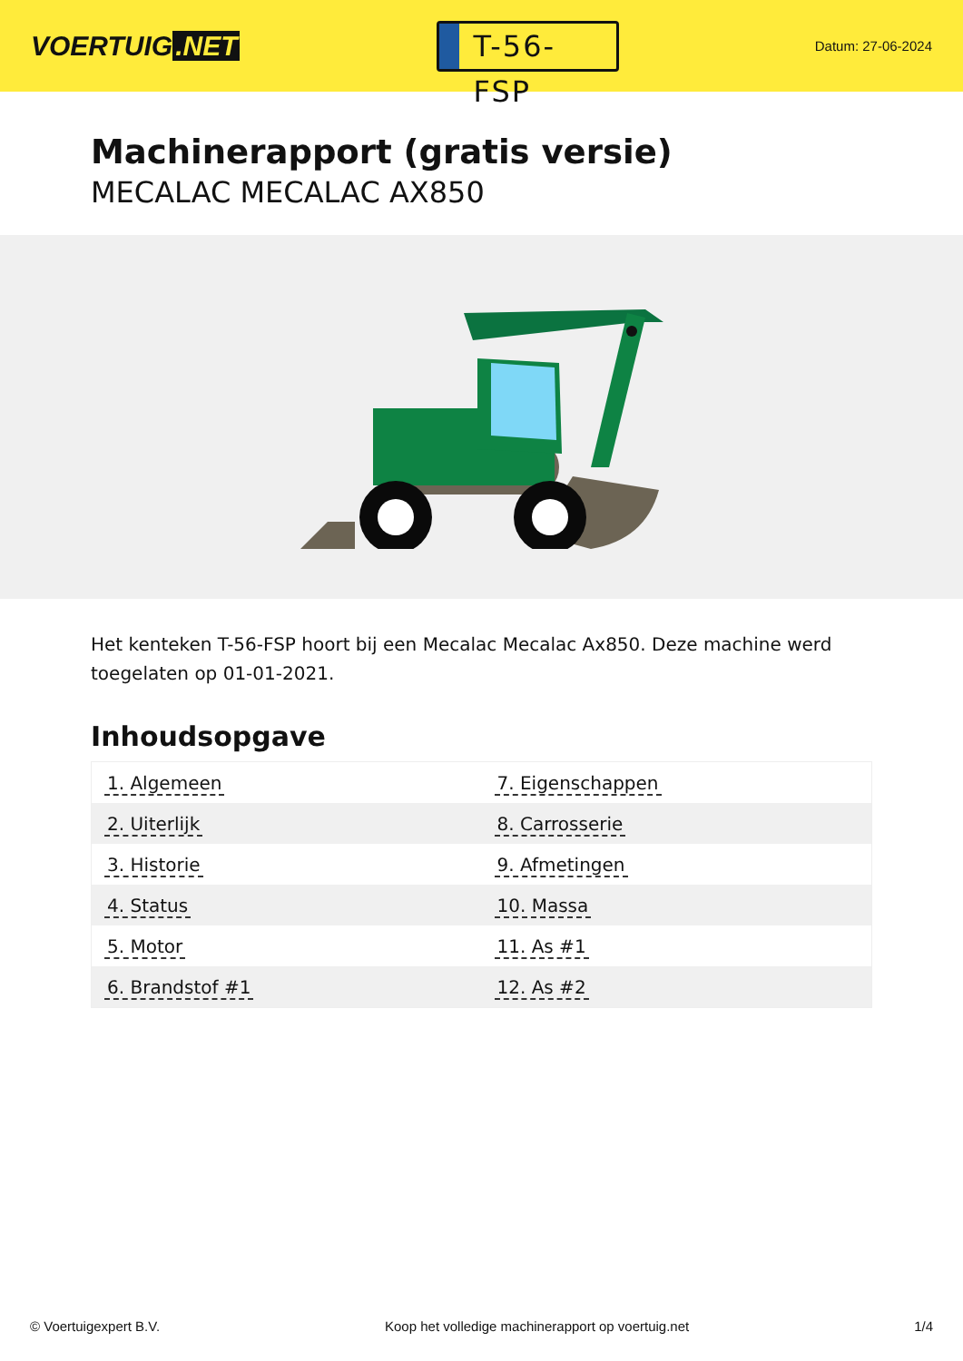VOERTUIG.NET
T-56-FSP
Datum: 27-06-2024
Machinerapport (gratis versie)
MECALAC MECALAC AX850
Het kenteken T-56-FSP hoort bij een Mecalac Mecalac Ax850. Deze machine werd toegelaten op 01-01-2021.
Inhoudsopgave
| 1. Algemeen | 7. Eigenschappen |
| 2. Uiterlijk | 8. Carrosserie |
| 3. Historie | 9. Afmetingen |
| 4. Status | 10. Massa |
| 5. Motor | 11. As #1 |
| 6. Brandstof #1 | 12. As #2 |
© Voertuigexpert B.V. Koop het volledige machinerapport op voertuig.net 1/4